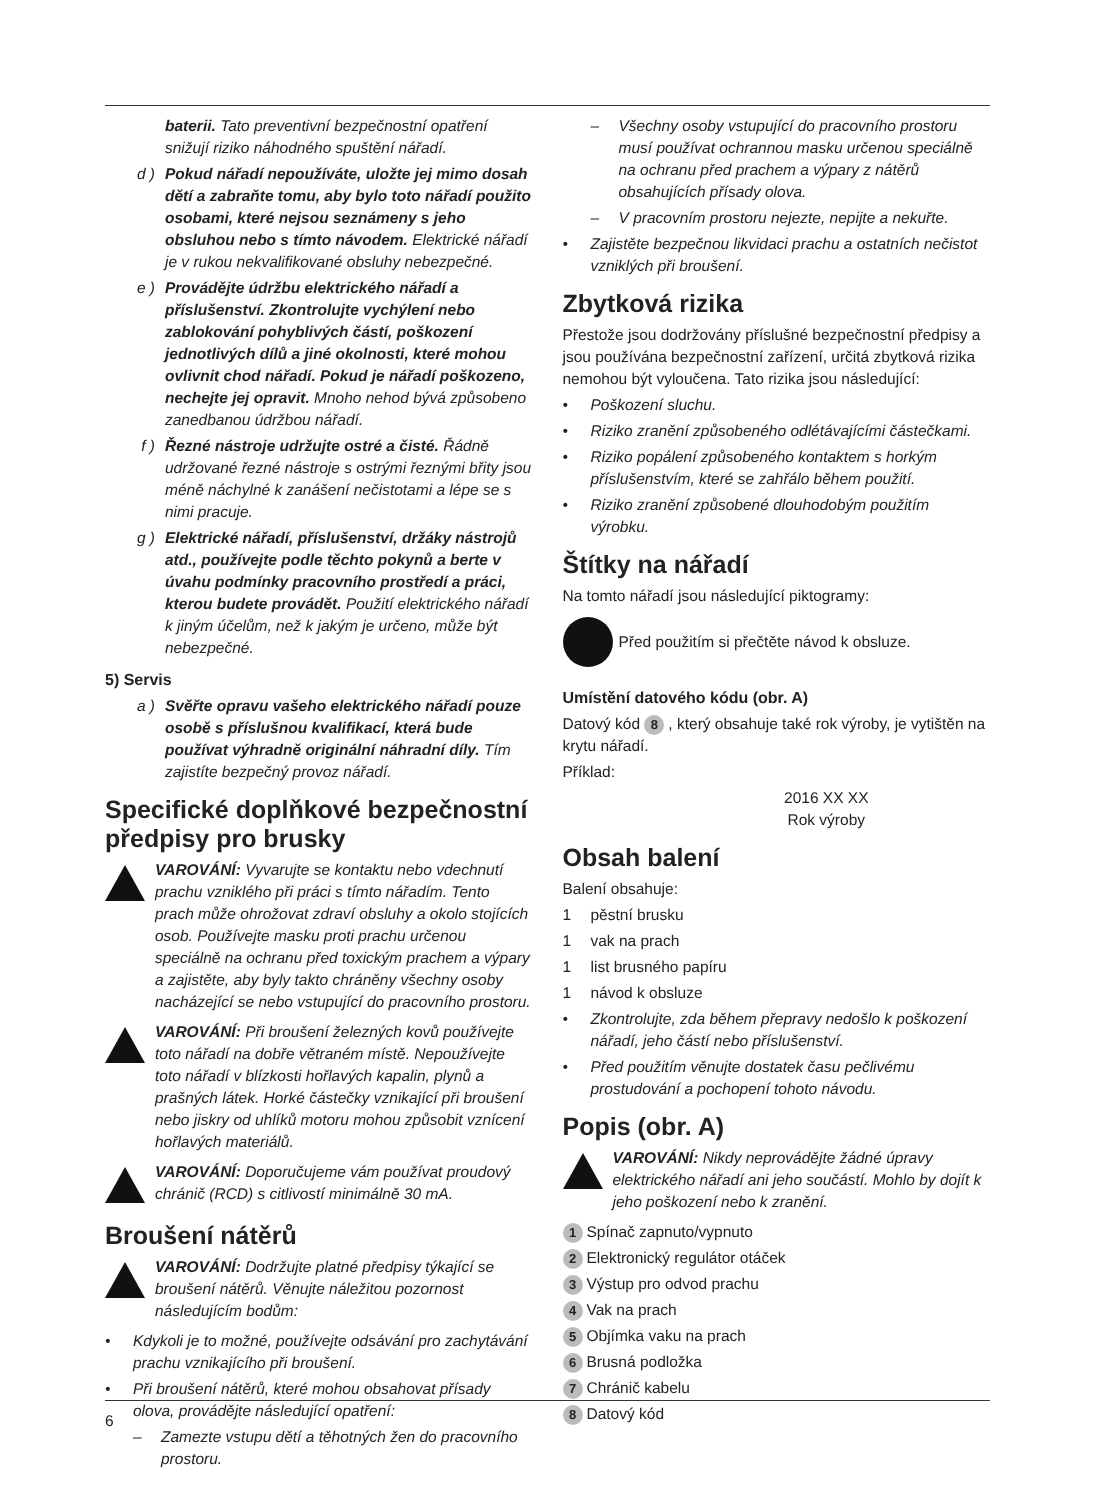baterii. Tato preventivní bezpečnostní opatření snižují riziko náhodného spuštění nářadí.
d ) Pokud nářadí nepoužíváte, uložte jej mimo dosah dětí a zabraňte tomu, aby bylo toto nářadí použito osobami, které nejsou seznámeny s jeho obsluhou nebo s tímto návodem. Elektrické nářadí je v rukou nekvalifikované obsluhy nebezpečné.
e ) Provádějte údržbu elektrického nářadí a příslušenství. Zkontrolujte vychýlení nebo zablokování pohyblivých částí, poškození jednotlivých dílů a jiné okolnosti, které mohou ovlivnit chod nářadí. Pokud je nářadí poškozeno, nechejte jej opravit. Mnoho nehod bývá způsobeno zanedbanou údržbou nářadí.
f ) Řezné nástroje udržujte ostré a čisté. Řádně udržované řezné nástroje s ostrými řeznými břity jsou méně náchylné k zanášení nečistotami a lépe se s nimi pracuje.
g ) Elektrické nářadí, příslušenství, držáky nástrojů atd., používejte podle těchto pokynů a berte v úvahu podmínky pracovního prostředí a práci, kterou budete provádět. Použití elektrického nářadí k jiným účelům, než k jakým je určeno, může být nebezpečné.
5) Servis
a ) Svěřte opravu vašeho elektrického nářadí pouze osobě s příslušnou kvalifikací, která bude používat výhradně originální náhradní díly. Tím zajistíte bezpečný provoz nářadí.
Specifické doplňkové bezpečnostní předpisy pro brusky
VAROVÁNÍ: Vyvarujte se kontaktu nebo vdechnutí prachu vzniklého při práci s tímto nářadím. Tento prach může ohrožovat zdraví obsluhy a okolo stojících osob. Používejte masku proti prachu určenou speciálně na ochranu před toxickým prachem a výpary a zajistěte, aby byly takto chráněny všechny osoby nacházející se nebo vstupující do pracovního prostoru.
VAROVÁNÍ: Při broušení železných kovů používejte toto nářadí na dobře větraném místě. Nepoužívejte toto nářadí v blízkosti hořlavých kapalin, plynů a prašných látek. Horké částečky vznikající při broušení nebo jiskry od uhlíků motoru mohou způsobit vznícení hořlavých materiálů.
VAROVÁNÍ: Doporučujeme vám používat proudový chránič (RCD) s citlivostí minimálně 30 mA.
Broušení nátěrů
VAROVÁNÍ: Dodržujte platné předpisy týkající se broušení nátěrů. Věnujte náležitou pozornost následujícím bodům:
• Kdykoli je to možné, používejte odsávání pro zachytávání prachu vznikajícího při broušení.
• Při broušení nátěrů, které mohou obsahovat přísady olova, provádějte následující opatření:
– Zamezte vstupu dětí a těhotných žen do pracovního prostoru.
– Všechny osoby vstupující do pracovního prostoru musí používat ochrannou masku určenou speciálně na ochranu před prachem a výpary z nátěrů obsahujících přísady olova.
– V pracovním prostoru nejezte, nepijte a nekuřte.
• Zajistěte bezpečnou likvidaci prachu a ostatních nečistot vzniklých při broušení.
Zbytková rizika
Přestože jsou dodržovány příslušné bezpečnostní předpisy a jsou používána bezpečnostní zařízení, určitá zbytková rizika nemohou být vyloučena. Tato rizika jsou následující:
• Poškození sluchu.
• Riziko zranění způsobeného odlétávajícími částečkami.
• Riziko popálení způsobeného kontaktem s horkým příslušenstvím, které se zahřálo během použití.
• Riziko zranění způsobené dlouhodobým použitím výrobku.
Štítky na nářadí
Na tomto nářadí jsou následující piktogramy:
Před použitím si přečtěte návod k obsluze.
Umístění datového kódu (obr. A)
Datový kód 8, který obsahuje také rok výroby, je vytištěn na krytu nářadí.
Příklad:
2016 XX XX
Rok výroby
Obsah balení
Balení obsahuje:
1 pěstní brusku
1 vak na prach
1 list brusného papíru
1 návod k obsluze
• Zkontrolujte, zda během přepravy nedošlo k poškození nářadí, jeho částí nebo příslušenství.
• Před použitím věnujte dostatek času pečlivému prostudování a pochopení tohoto návodu.
Popis (obr. A)
VAROVÁNÍ: Nikdy neprovádějte žádné úpravy elektrického nářadí ani jeho součástí. Mohlo by dojít k jeho poškození nebo k zranění.
1 Spínač zapnuto/vypnuto
2 Elektronický regulátor otáček
3 Výstup pro odvod prachu
4 Vak na prach
5 Objímka vaku na prach
6 Brusná podložka
7 Chránič kabelu
8 Datový kód
6